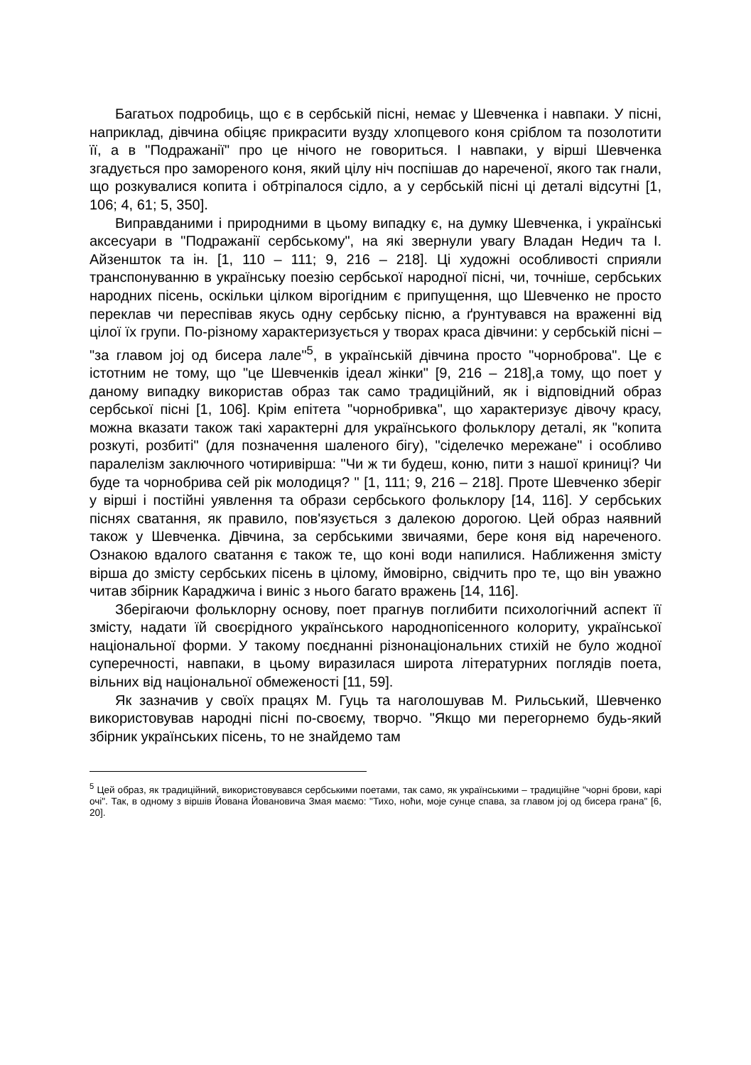Багатьох подробиць, що є в сербській пісні, немає у Шевченка і навпаки. У пісні, наприклад, дівчина обіцяє прикрасити вузду хлопцевого коня сріблом та позолотити її, а в "Подражанії" про це нічого не говориться. І навпаки, у вірші Шевченка згадується про замореного коня, який цілу ніч поспішав до нареченої, якого так гнали, що розкувалися копита і обтріпалося сідло, а у сербській пісні ці деталі відсутні [1, 106; 4, 61; 5, 350].
Виправданими і природними в цьому випадку є, на думку Шевченка, і українські аксесуари в "Подражанії сербському", на які звернули увагу Владан Недич та І. Айзеншток та ін. [1, 110 – 111; 9, 216 – 218]. Ці художні особливості сприяли транспонуванню в українську поезію сербської народної пісні, чи, точніше, сербських народних пісень, оскільки цілком вірогідним є припущення, що Шевченко не просто переклав чи переспівав якусь одну сербську пісню, а ґрунтувався на враженні від цілої їх групи. По-різному характеризується у творах краса дівчини: у сербській пісні – "за главом јој од бисера лале"<sup>5</sup>, в українській дівчина просто "чорноброва". Це є істотним не тому, що "це Шевченків ідеал жінки" [9, 216 – 218],а тому, що поет у даному випадку використав образ так само традиційний, як і відповідний образ сербської пісні [1, 106]. Крім епітета "чорнобривка", що характеризує дівочу красу, можна вказати також такі характерні для українського фольклору деталі, як "копита розкуті, розбиті" (для позначення шаленого бігу), "сіделечко мережане" і особливо паралелізм заключного чотиривірша: "Чи ж ти будеш, коню, пити з нашої криниці? Чи буде та чорнобрива сей рік молодиця? " [1, 111; 9, 216 – 218]. Проте Шевченко зберіг у вірші і постійні уявлення та образи сербського фольклору [14, 116]. У сербських піснях сватання, як правило, пов'язується з далекою дорогою. Цей образ наявний також у Шевченка. Дівчина, за сербськими звичаями, бере коня від нареченого. Ознакою вдалого сватання є також те, що коні води напилися. Наближення змісту вірша до змісту сербських пісень в цілому, ймовірно, свідчить про те, що він уважно читав збірник Караджича і виніс з нього багато вражень [14, 116].
Зберігаючи фольклорну основу, поет прагнув поглибити психологічний аспект її змісту, надати їй своєрідного українського народнопісенного колориту, української національної форми. У такому поєднанні різнонаціональних стихій не було жодної суперечності, навпаки, в цьому виразилася широта літературних поглядів поета, вільних від національної обмеженості [11, 59].
Як зазначив у своїх працях М. Гуць та наголошував М. Рильський, Шевченко використовував народні пісні по-своєму, творчо. "Якщо ми перегорнемо будь-який збірник українських пісень, то не знайдемо там
<sup>5</sup> Цей образ, як традиційний, використовувався сербськими поетами, так само, як українськими – традиційне "чорні брови, карі очі". Так, в одному з віршів Йована Йовановича Змая маємо: "Тихо, ноћи, моје сунце спава, за главом јој од бисера грана" [6, 20].